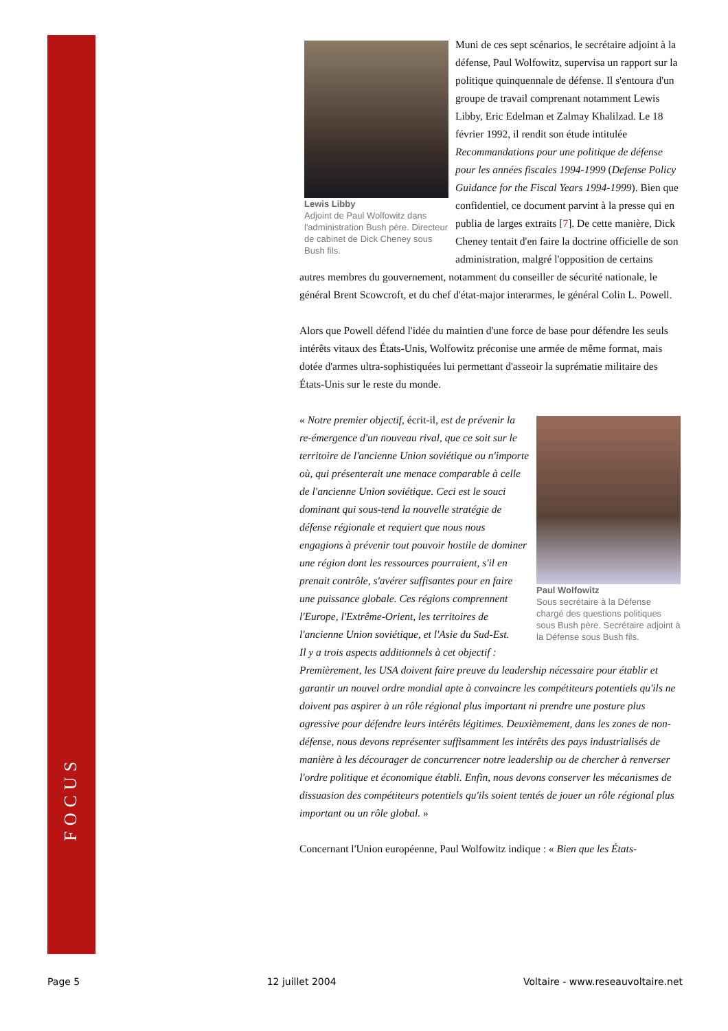FOCUS
Lewis Libby
Adjoint de Paul Wolfowitz dans l'administration Bush père. Directeur de cabinet de Dick Cheney sous Bush fils.
Muni de ces sept scénarios, le secrétaire adjoint à la défense, Paul Wolfowitz, supervisa un rapport sur la politique quinquennale de défense. Il s'entoura d'un groupe de travail comprenant notamment Lewis Libby, Eric Edelman et Zalmay Khalilzad. Le 18 février 1992, il rendit son étude intitulée Recommandations pour une politique de défense pour les années fiscales 1994-1999 (Defense Policy Guidance for the Fiscal Years 1994-1999). Bien que confidentiel, ce document parvint à la presse qui en publia de larges extraits [7]. De cette manière, Dick Cheney tentait d'en faire la doctrine officielle de son administration, malgré l'opposition de certains autres membres du gouvernement, notamment du conseiller de sécurité nationale, le général Brent Scowcroft, et du chef d'état-major interarmes, le général Colin L. Powell.
Alors que Powell défend l'idée du maintien d'une force de base pour défendre les seuls intérêts vitaux des États-Unis, Wolfowitz préconise une armée de même format, mais dotée d'armes ultra-sophistiquées lui permettant d'asseoir la suprématie militaire des États-Unis sur le reste du monde.
Paul Wolfowitz
Sous secrétaire à la Défense chargé des questions politiques sous Bush père. Secrétaire adjoint à la Défense sous Bush fils.
« Notre premier objectif, écrit-il, est de prévenir la re-émergence d'un nouveau rival, que ce soit sur le territoire de l'ancienne Union soviétique ou n'importe où, qui présenterait une menace comparable à celle de l'ancienne Union soviétique. Ceci est le souci dominant qui sous-tend la nouvelle stratégie de défense régionale et requiert que nous nous engagions à prévenir tout pouvoir hostile de dominer une région dont les ressources pourraient, s'il en prenait contrôle, s'avérer suffisantes pour en faire une puissance globale. Ces régions comprennent l'Europe, l'Extrême-Orient, les territoires de l'ancienne Union soviétique, et l'Asie du Sud-Est.
Il y a trois aspects additionnels à cet objectif : Premièrement, les USA doivent faire preuve du leadership nécessaire pour établir et garantir un nouvel ordre mondial apte à convaincre les compétiteurs potentiels qu'ils ne doivent pas aspirer à un rôle régional plus important ni prendre une posture plus agressive pour défendre leurs intérêts légitimes. Deuxièmement, dans les zones de non-défense, nous devons représenter suffisamment les intérêts des pays industrialisés de manière à les décourager de concurrencer notre leadership ou de chercher à renverser l'ordre politique et économique établi. Enfin, nous devons conserver les mécanismes de dissuasion des compétiteurs potentiels qu'ils soient tentés de jouer un rôle régional plus important ou un rôle global. »
Concernant l'Union européenne, Paul Wolfowitz indique : « Bien que les États-
Page 5 12 juillet 2004 Voltaire - www.reseauvoltaire.net